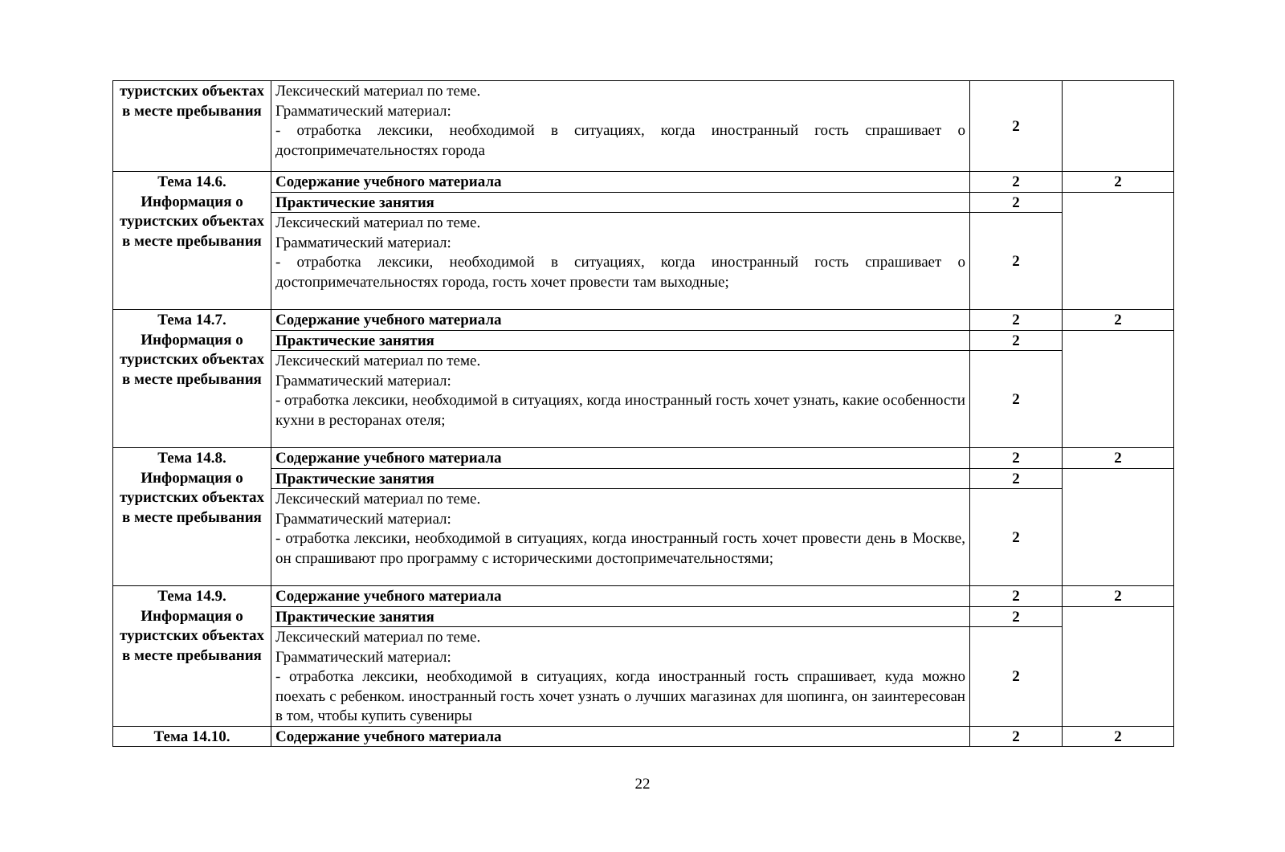| туристских объектах в месте пребывания | Лексический материал по теме. Грамматический материал: - отработка лексики, необходимой в ситуациях, когда иностранный гость спрашивает о достопримечательностях города | 2 | |
| Тема 14.6. Информация о туристских объектах в месте пребывания | Содержание учебного материала | 2 | 2 |
| | Практические занятия | 2 | |
| | Лексический материал по теме. Грамматический материал: - отработка лексики, необходимой в ситуациях, когда иностранный гость спрашивает о достопримечательностях города, гость хочет провести там выходные; | 2 | |
| Тема 14.7. Информация о туристских объектах в месте пребывания | Содержание учебного материала | 2 | 2 |
| | Практические занятия | 2 | |
| | Лексический материал по теме. Грамматический материал: - отработка лексики, необходимой в ситуациях, когда иностранный гость хочет узнать, какие особенности кухни в ресторанах отеля; | 2 | |
| Тема 14.8. Информация о туристских объектах в месте пребывания | Содержание учебного материала | 2 | 2 |
| | Практические занятия | 2 | |
| | Лексический материал по теме. Грамматический материал: - отработка лексики, необходимой в ситуациях, когда иностранный гость хочет провести день в Москве, он спрашивают про программу с историческими достопримечательностями; | 2 | |
| Тема 14.9. Информация о туристских объектах в месте пребывания | Содержание учебного материала | 2 | 2 |
| | Практические занятия | 2 | |
| | Лексический материал по теме. Грамматический материал: - отработка лексики, необходимой в ситуациях, когда иностранный гость спрашивает, куда можно поехать с ребенком. иностранный гость хочет узнать о лучших магазинах для шопинга, он заинтересован в том, чтобы купить сувениры | 2 | |
| Тема 14.10. | Содержание учебного материала | 2 | 2 |
22